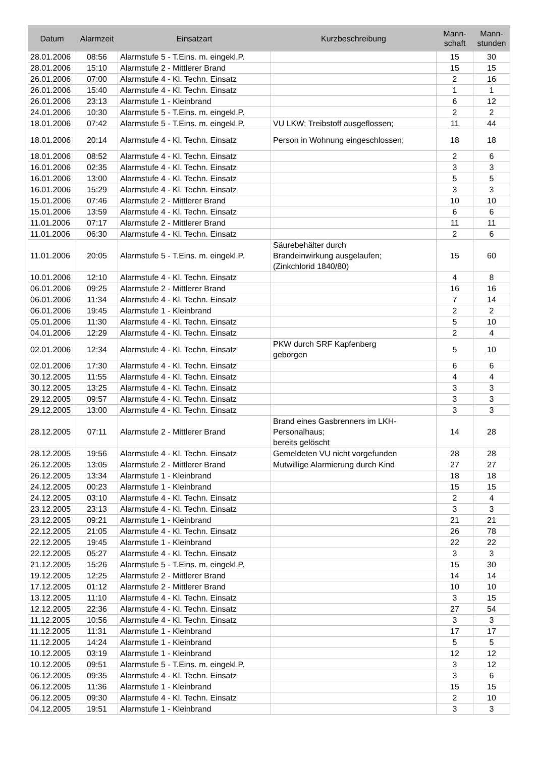| Datum | Alarmzeit | Einsatzart | Kurzbeschreibung | Mann- schaft | Mann- stunden |
| --- | --- | --- | --- | --- | --- |
| 28.01.2006 | 08:56 | Alarmstufe 5 - T.Eins. m. eingekl.P. | | 15 | 30 |
| 28.01.2006 | 15:10 | Alarmstufe 2 - Mittlerer Brand | | 15 | 15 |
| 26.01.2006 | 07:00 | Alarmstufe 4 - Kl. Techn. Einsatz | | 2 | 16 |
| 26.01.2006 | 15:40 | Alarmstufe 4 - Kl. Techn. Einsatz | | 1 | 1 |
| 26.01.2006 | 23:13 | Alarmstufe 1 - Kleinbrand | | 6 | 12 |
| 24.01.2006 | 10:30 | Alarmstufe 5 - T.Eins. m. eingekl.P. | | 2 | 2 |
| 18.01.2006 | 07:42 | Alarmstufe 5 - T.Eins. m. eingekl.P. | VU LKW; Treibstoff ausgeflossen; | 11 | 44 |
| 18.01.2006 | 20:14 | Alarmstufe 4 - Kl. Techn. Einsatz | Person in Wohnung eingeschlossen; | 18 | 18 |
| 18.01.2006 | 08:52 | Alarmstufe 4 - Kl. Techn. Einsatz | | 2 | 6 |
| 16.01.2006 | 02:35 | Alarmstufe 4 - Kl. Techn. Einsatz | | 3 | 3 |
| 16.01.2006 | 13:00 | Alarmstufe 4 - Kl. Techn. Einsatz | | 5 | 5 |
| 16.01.2006 | 15:29 | Alarmstufe 4 - Kl. Techn. Einsatz | | 3 | 3 |
| 15.01.2006 | 07:46 | Alarmstufe 2 - Mittlerer Brand | | 10 | 10 |
| 15.01.2006 | 13:59 | Alarmstufe 4 - Kl. Techn. Einsatz | | 6 | 6 |
| 11.01.2006 | 07:17 | Alarmstufe 2 - Mittlerer Brand | | 11 | 11 |
| 11.01.2006 | 06:30 | Alarmstufe 4 - Kl. Techn. Einsatz | | 2 | 6 |
| 11.01.2006 | 20:05 | Alarmstufe 5 - T.Eins. m. eingekl.P. | Säurebehälter durch Brandeinwirkung ausgelaufen; (Zinkchlorid 1840/80) | 15 | 60 |
| 10.01.2006 | 12:10 | Alarmstufe 4 - Kl. Techn. Einsatz | | 4 | 8 |
| 06.01.2006 | 09:25 | Alarmstufe 2 - Mittlerer Brand | | 16 | 16 |
| 06.01.2006 | 11:34 | Alarmstufe 4 - Kl. Techn. Einsatz | | 7 | 14 |
| 06.01.2006 | 19:45 | Alarmstufe 1 - Kleinbrand | | 2 | 2 |
| 05.01.2006 | 11:30 | Alarmstufe 4 - Kl. Techn. Einsatz | | 5 | 10 |
| 04.01.2006 | 12:29 | Alarmstufe 4 - Kl. Techn. Einsatz | | 2 | 4 |
| 02.01.2006 | 12:34 | Alarmstufe 4 - Kl. Techn. Einsatz | PKW durch SRF Kapfenberg geborgen | 5 | 10 |
| 02.01.2006 | 17:30 | Alarmstufe 4 - Kl. Techn. Einsatz | | 6 | 6 |
| 30.12.2005 | 11:55 | Alarmstufe 4 - Kl. Techn. Einsatz | | 4 | 4 |
| 30.12.2005 | 13:25 | Alarmstufe 4 - Kl. Techn. Einsatz | | 3 | 3 |
| 29.12.2005 | 09:57 | Alarmstufe 4 - Kl. Techn. Einsatz | | 3 | 3 |
| 29.12.2005 | 13:00 | Alarmstufe 4 - Kl. Techn. Einsatz | | 3 | 3 |
| 28.12.2005 | 07:11 | Alarmstufe 2 - Mittlerer Brand | Brand eines Gasbrenners im LKH- Personalhaus; bereits gelöscht | 14 | 28 |
| 28.12.2005 | 19:56 | Alarmstufe 4 - Kl. Techn. Einsatz | Gemeldeten VU nicht vorgefunden | 28 | 28 |
| 26.12.2005 | 13:05 | Alarmstufe 2 - Mittlerer Brand | Mutwillige Alarmierung durch Kind | 27 | 27 |
| 26.12.2005 | 13:34 | Alarmstufe 1 - Kleinbrand | | 18 | 18 |
| 24.12.2005 | 00:23 | Alarmstufe 1 - Kleinbrand | | 15 | 15 |
| 24.12.2005 | 03:10 | Alarmstufe 4 - Kl. Techn. Einsatz | | 2 | 4 |
| 23.12.2005 | 23:13 | Alarmstufe 4 - Kl. Techn. Einsatz | | 3 | 3 |
| 23.12.2005 | 09:21 | Alarmstufe 1 - Kleinbrand | | 21 | 21 |
| 22.12.2005 | 21:05 | Alarmstufe 4 - Kl. Techn. Einsatz | | 26 | 78 |
| 22.12.2005 | 19:45 | Alarmstufe 1 - Kleinbrand | | 22 | 22 |
| 22.12.2005 | 05:27 | Alarmstufe 4 - Kl. Techn. Einsatz | | 3 | 3 |
| 21.12.2005 | 15:26 | Alarmstufe 5 - T.Eins. m. eingekl.P. | | 15 | 30 |
| 19.12.2005 | 12:25 | Alarmstufe 2 - Mittlerer Brand | | 14 | 14 |
| 17.12.2005 | 01:12 | Alarmstufe 2 - Mittlerer Brand | | 10 | 10 |
| 13.12.2005 | 11:10 | Alarmstufe 4 - Kl. Techn. Einsatz | | 3 | 15 |
| 12.12.2005 | 22:36 | Alarmstufe 4 - Kl. Techn. Einsatz | | 27 | 54 |
| 11.12.2005 | 10:56 | Alarmstufe 4 - Kl. Techn. Einsatz | | 3 | 3 |
| 11.12.2005 | 11:31 | Alarmstufe 1 - Kleinbrand | | 17 | 17 |
| 11.12.2005 | 14:24 | Alarmstufe 1 - Kleinbrand | | 5 | 5 |
| 10.12.2005 | 03:19 | Alarmstufe 1 - Kleinbrand | | 12 | 12 |
| 10.12.2005 | 09:51 | Alarmstufe 5 - T.Eins. m. eingekl.P. | | 3 | 12 |
| 06.12.2005 | 09:35 | Alarmstufe 4 - Kl. Techn. Einsatz | | 3 | 6 |
| 06.12.2005 | 11:36 | Alarmstufe 1 - Kleinbrand | | 15 | 15 |
| 06.12.2005 | 09:30 | Alarmstufe 4 - Kl. Techn. Einsatz | | 2 | 10 |
| 04.12.2005 | 19:51 | Alarmstufe 1 - Kleinbrand | | 3 | 3 |